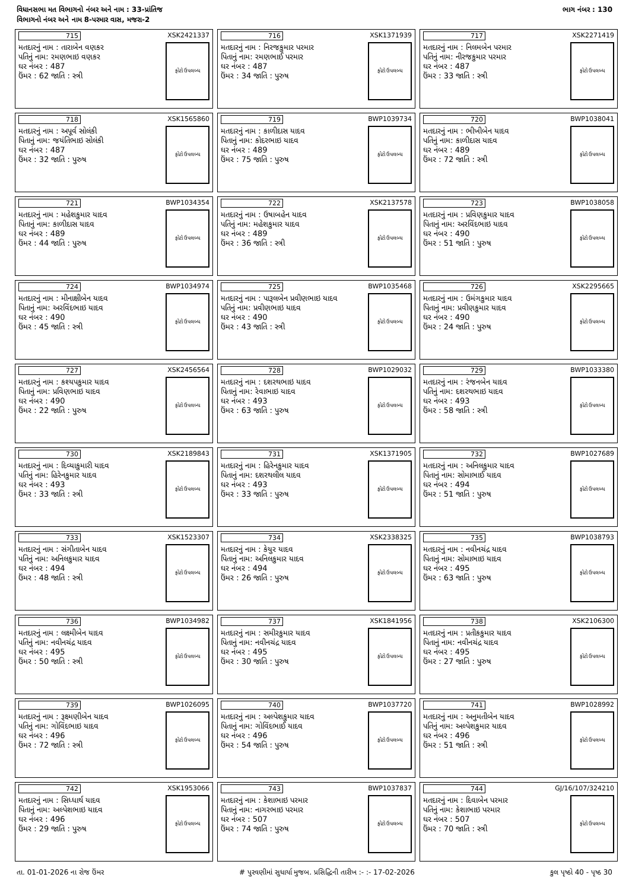વિધાનસભા મત વિભાગનો નંબર અને નામ : 33-પ્રાંતિજ
વિભાગનો નંબર અને નામ 8-પરમાર વાસ, મજરા-2
ભાગ નંબર : 130
| 715 XSK2421337 મતદારનું નામ : તારાબેન વણકર પતિનું નામ: રમણભાઇ વણકર ઘર નંબર : 487 ઉંમર : 62 જાતિ : સ્ત્રી ફોટો ઉપલબ્ધ | 716 XSK1371939 મતદારનું નામ : નિરજકુમાર પરમાર પિતાનું નામ: રમણભાઈ પરમાર ઘર નંબર : 487 ઉંમર : 34 જાતિ : પુરુષ ફોટો ઉપલબ્ધ | 717 XSK2271419 મતદારનું નામ : નિલમબેન પરમાર પતિનું નામ: નીરજકુમાર પરમાર ઘર નંબર : 487 ઉંમર : 33 જાતિ : સ્ત્રી ફોટો ઉપલબ્ધ |
| 718 XSK1565860 મતદારનું નામ : અપૂર્વ સોલંકી પિતાનું નામ: જયંતિભાઇ સોલંકી ઘર નંબર : 487 ઉંમર : 32 જાતિ : પુરુષ ફોટો ઉપલબ્ધ | 719 BWP1039734 મતદારનું નામ : કાળીદાસ યાદવ પિતાનું નામ: કોદરભાઇ યાદવ ઘર નંબર : 489 ઉંમર : 75 જાતિ : પુરુષ ફોટો ઉપલબ્ધ | 720 BWP1038041 મતદારનું નામ : ભીખીબેન યાદવ પતિનું નામ: કાળીદાસ યાદવ ઘર નંબર : 489 ઉંમર : 72 જાતિ : સ્ત્રી ફોટો ઉપલબ્ધ |
| 721 BWP1034354 મતદારનું નામ : મહેશકુમાર યાદવ પિતાનું નામ: કાળીદાસ યાદવ ઘર નંબર : 489 ઉંમર : 44 જાતિ : પુરુષ ફોટો ઉપલબ્ધ | 722 XSK2137578 મતદારનું નામ : ઉષાબહેન યાદવ પતિનું નામ: મહેશકુમાર યાદવ ઘર નંબર : 489 ઉંમર : 36 જાતિ : સ્ત્રી ફોટો ઉપલબ્ધ | 723 BWP1038058 મતદારનું નામ : પ્રવિણકુમાર યાદવ પિતાનું નામ: અરવિંદભાઇ યાદવ ઘર નંબર : 490 ઉંમર : 51 જાતિ : પુરુષ ફોટો ઉપલબ્ધ |
| 724 BWP1034974 મતદારનું નામ : મીનાક્ષીબેન યાદવ પિતાનું નામ: અરવિંદભાઇ યાદવ ઘર નંબર : 490 ઉંમર : 45 જાતિ : સ્ત્રી ફોટો ઉપલબ્ધ | 725 BWP1035468 મતદારનું નામ : પારૂલબેન પ્રવીણભાઇ યાદવ પતિનું નામ: પ્રવીણભાઇ યાદવ ઘર નંબર : 490 ઉંમર : 43 જાતિ : સ્ત્રી ફોટો ઉપલબ્ધ | 726 XSK2295665 મતદારનું નામ : ઉમંગકુમાર યાદવ પિતાનું નામ: પ્રવીણકુમાર યાદવ ઘર નંબર : 490 ઉંમર : 24 જાતિ : પુરુષ ફોટો ઉપલબ્ધ |
| 727 XSK2456564 મતદારનું નામ : કશ્યપકુમાર યાદવ પિતાનું નામ: પ્રવિણભાઇ યાદવ ઘર નંબર : 490 ઉંમર : 22 જાતિ : પુરુષ ફોટો ઉપલબ્ધ | 728 BWP1029032 મતદારનું નામ : દશરથભાઇ યાદવ પિતાનું નામ: રેવાભાઇ યાદવ ઘર નંબર : 493 ઉંમર : 63 જાતિ : પુરુષ ફોટો ઉપલબ્ધ | 729 BWP1033380 મતદારનું નામ : રંજનબેન યાદવ પતિનું નામ: દશરથભાઇ યાદવ ઘર નંબર : 493 ઉંમર : 58 જાતિ : સ્ત્રી ફોટો ઉપલબ્ધ |
| 730 XSK2189843 મતદારનું નામ : દિવ્યાકુમારી યાદવ પતિનું નામ: હિરેનકુમાર યાદવ ઘર નંબર : 493 ઉંમર : 33 જાતિ : સ્ત્રી ફોટો ઉપલબ્ધ | 731 XSK1371905 મતદારનું નામ : હિરેનકુમાર યાદવ પિતાનું નામ: દશરથલીલ યાદવ ઘર નંબર : 493 ઉંમર : 33 જાતિ : પુરુષ ફોટો ઉપલબ્ધ | 732 BWP1027689 મતદારનું નામ : અનિલકુમાર યાદવ પિતાનું નામ: સોમાભાઈ યાદવ ઘર નંબર : 494 ઉંમર : 51 જાતિ : પુરુષ ફોટો ઉપલબ્ધ |
| 733 XSK1523307 મતદારનું નામ : સંગીતાબેન યાદવ પતિનું નામ: અનિલકુમાર યાદવ ઘર નંબર : 494 ઉંમર : 48 જાતિ : સ્ત્રી ફોટો ઉપલબ્ધ | 734 XSK2338325 મતદારનું નામ : કેયુર યાદવ પિતાનું નામ: અનિલકુમાર યાદવ ઘર નંબર : 494 ઉંમર : 26 જાતિ : પુરુષ ફોટો ઉપલબ્ધ | 735 BWP1038793 મતદારનું નામ : નવીનચંદ્ર યાદવ પિતાનું નામ: સોમાભાઇ યાદવ ઘર નંબર : 495 ઉંમર : 63 જાતિ : પુરુષ ફોટો ઉપલબ્ધ |
| 736 BWP1034982 મતદારનું નામ : લક્ષ્મીબેન યાદવ પતિનું નામ: નવીનચંદ્ર યાદવ ઘર નંબર : 495 ઉંમર : 50 જાતિ : સ્ત્રી ફોટો ઉપલબ્ધ | 737 XSK1841956 મતદારનું નામ : સમીરકુમાર યાદવ પિતાનું નામ: નવીનચંદ્ર યાદવ ઘર નંબર : 495 ઉંમર : 30 જાતિ : પુરુષ ફોટો ઉપલબ્ધ | 738 XSK2106300 મતદારનું નામ : પ્રતીકકુમાર યાદવ પિતાનું નામ: નવીનચંદ્ર યાદવ ઘર નંબર : 495 ઉંમર : 27 જાતિ : પુરુષ ફોટો ઉપલબ્ધ |
| 739 BWP1026095 મતદારનું નામ : રૂક્ષ્મણીબેન યાદવ પતિનું નામ: ગોવિંદભાઇ યાદવ ઘર નંબર : 496 ઉંમર : 72 જાતિ : સ્ત્રી ફોટો ઉપલબ્ધ | 740 BWP1037720 મતદારનું નામ : અલ્પેશકુમાર યાદવ પિતાનું નામ: ગોવિંદભાઈ યાદવ ઘર નંબર : 496 ઉંમર : 54 જાતિ : પુરુષ ફોટો ઉપલબ્ધ | 741 BWP1028992 મતદારનું નામ : અનુમતીબેન યાદવ પતિનું નામ: અલ્પેશકુમાર યાદવ ઘર નંબર : 496 ઉંમર : 51 જાતિ : સ્ત્રી ફોટો ઉપલબ્ધ |
| 742 XSK1953066 મતદારનું નામ : સિધ્ધાર્થ યાદવ પિતાનું નામ: અલ્પેશભાઇ યાદવ ઘર નંબર : 496 ઉંમર : 29 જાતિ : પુરુષ ફોટો ઉપલબ્ધ | 743 BWP1037837 મતદારનું નામ : કેશાભાઇ પરમાર પિતાનું નામ: નાગરભાઇ પરમાર ઘર નંબર : 507 ઉંમર : 74 જાતિ : પુરુષ ફોટો ઉપલબ્ધ | 744 GJ/16/107/324210 મતદારનું નામ : દિવાબેન પરમાર પતિનું નામ: કેશાભાઇ પરમાર ઘર નંબર : 507 ઉંમર : 70 જાતિ : સ્ત્રી ફોટો ઉપલબ્ધ |
તા. 01-01-2026 ના રોજ ઉંમર # પુરવણીમાં સુધાર્યા મુજબ. પ્રસિદ્ધિની તારીખ :- :- 17-02-2026 કુલ પૃષ્ઠો 40 - પૃષ્ઠ 30